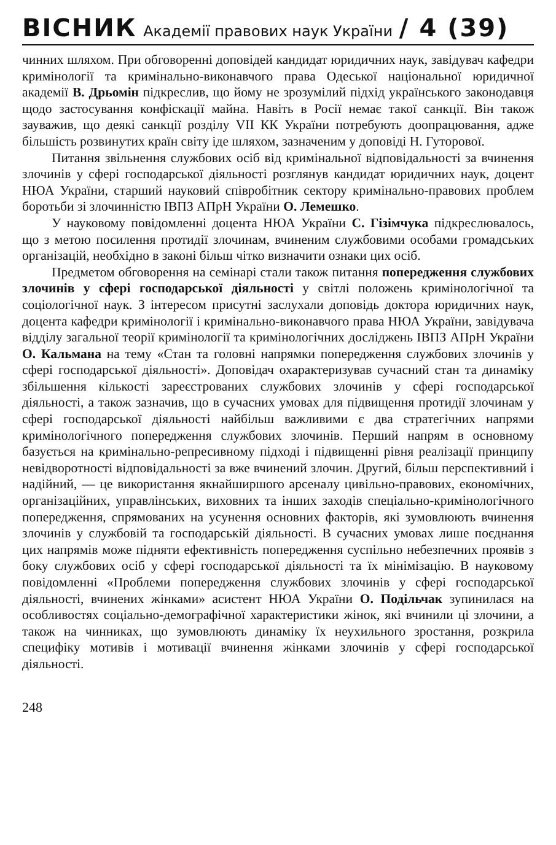ВІСНИК Академії правових наук України / 4 (39)
чинних шляхом. При обговоренні доповідей кандидат юридичних наук, завідувач кафедри кримінології та кримінально-виконавчого права Одеської національної юридичної академії В. Дрьомін підкреслив, що йому не зрозумілий підхід українського законодавця щодо застосування конфіскації майна. Навіть в Росії немає такої санкції. Він також зауважив, що деякі санкції розділу VII КК України потребують доопрацювання, адже більшість розвинутих країн світу іде шляхом, зазначеним у доповіді Н. Гуторової.
Питання звільнення службових осіб від кримінальної відповідальності за вчинення злочинів у сфері господарської діяльності розглянув кандидат юридичних наук, доцент НЮА України, старший науковий співробітник сектору кримінально-правових проблем боротьби зі злочинністю ІВПЗ АПрН України О. Лемешко.
У науковому повідомленні доцента НЮА України С. Гізімчука підкреслювалось, що з метою посилення протидії злочинам, вчиненим службовими особами громадських організацій, необхідно в законі більш чітко визначити ознаки цих осіб.
Предметом обговорення на семінарі стали також питання попередження службових злочинів у сфері господарської діяльності у світлі положень кримінологічної та соціологічної наук. З інтересом присутні заслухали доповідь доктора юридичних наук, доцента кафедри кримінології і кримінально-виконавчого права НЮА України, завідувача відділу загальної теорії кримінології та кримінологічних досліджень ІВПЗ АПрН України О. Кальмана на тему «Стан та головні напрямки попередження службових злочинів у сфері господарської діяльності». Доповідач охарактеризував сучасний стан та динаміку збільшення кількості зареєстрованих службових злочинів у сфері господарської діяльності, а також зазначив, що в сучасних умовах для підвищення протидії злочинам у сфері господарської діяльності найбільш важливими є два стратегічних напрями кримінологічного попередження службових злочинів. Перший напрям в основному базується на кримінально-репресивному підході і підвищенні рівня реалізації принципу невідворотності відповідальності за вже вчинений злочин. Другий, більш перспективний і надійний, — це використання якнайширшого арсеналу цивільно-правових, економічних, організаційних, управлінських, виховних та інших заходів спеціально-кримінологічного попередження, спрямованих на усунення основних факторів, які зумовлюють вчинення злочинів у службовій та господарській діяльності. В сучасних умовах лише поєднання цих напрямів може підняти ефективність попередження суспільно небезпечних проявів з боку службових осіб у сфері господарської діяльності та їх мінімізацію. В науковому повідомленні «Проблеми попередження службових злочинів у сфері господарської діяльності, вчинених жінками» асистент НЮА України О. Подільчак зупинилася на особливостях соціально-демографічної характеристики жінок, які вчинили ці злочини, а також на чинниках, що зумовлюють динаміку їх неухильного зростання, розкрила специфіку мотивів і мотивації вчинення жінками злочинів у сфері господарської діяльності.
248